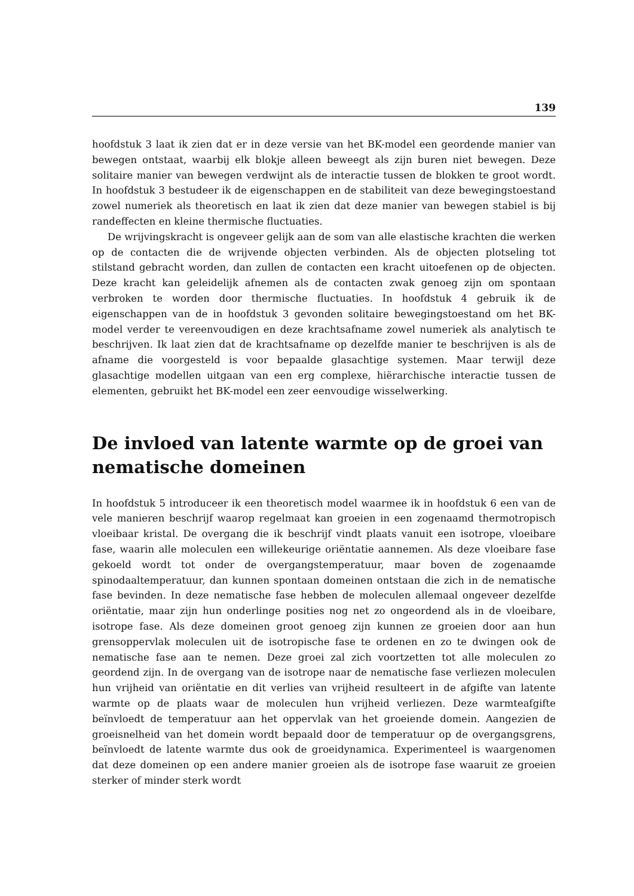139
hoofdstuk 3 laat ik zien dat er in deze versie van het BK-model een geordende manier van bewegen ontstaat, waarbij elk blokje alleen beweegt als zijn buren niet bewegen. Deze solitaire manier van bewegen verdwijnt als de interactie tussen de blokken te groot wordt. In hoofdstuk 3 bestudeer ik de eigenschappen en de stabiliteit van deze bewegingstoestand zowel numeriek als theoretisch en laat ik zien dat deze manier van bewegen stabiel is bij randeffecten en kleine thermische fluctuaties.
De wrijvingskracht is ongeveer gelijk aan de som van alle elastische krachten die werken op de contacten die de wrijvende objecten verbinden. Als de objecten plotseling tot stilstand gebracht worden, dan zullen de contacten een kracht uitoefenen op de objecten. Deze kracht kan geleidelijk afnemen als de contacten zwak genoeg zijn om spontaan verbroken te worden door thermische fluctuaties. In hoofdstuk 4 gebruik ik de eigenschappen van de in hoofdstuk 3 gevonden solitaire bewegingstoestand om het BK-model verder te vereenvoudigen en deze krachtsafname zowel numeriek als analytisch te beschrijven. Ik laat zien dat de krachtsafname op dezelfde manier te beschrijven is als de afname die voorgesteld is voor bepaalde glasachtige systemen. Maar terwijl deze glasachtige modellen uitgaan van een erg complexe, hiërarchische interactie tussen de elementen, gebruikt het BK-model een zeer eenvoudige wisselwerking.
De invloed van latente warmte op de groei van nematische domeinen
In hoofdstuk 5 introduceer ik een theoretisch model waarmee ik in hoofdstuk 6 een van de vele manieren beschrijf waarop regelmaat kan groeien in een zogenaamd thermotropisch vloeibaar kristal. De overgang die ik beschrijf vindt plaats vanuit een isotrope, vloeibare fase, waarin alle moleculen een willekeurige oriëntatie aannemen. Als deze vloeibare fase gekoeld wordt tot onder de overgangstemperatuur, maar boven de zogenaamde spinodaaltemperatuur, dan kunnen spontaan domeinen ontstaan die zich in de nematische fase bevinden. In deze nematische fase hebben de moleculen allemaal ongeveer dezelfde oriëntatie, maar zijn hun onderlinge posities nog net zo ongeordend als in de vloeibare, isotrope fase. Als deze domeinen groot genoeg zijn kunnen ze groeien door aan hun grensoppervlak moleculen uit de isotropische fase te ordenen en zo te dwingen ook de nematische fase aan te nemen. Deze groei zal zich voortzetten tot alle moleculen zo geordend zijn. In de overgang van de isotrope naar de nematische fase verliezen moleculen hun vrijheid van oriëntatie en dit verlies van vrijheid resulteert in de afgifte van latente warmte op de plaats waar de moleculen hun vrijheid verliezen. Deze warmteafgifte beïnvloedt de temperatuur aan het oppervlak van het groeiende domein. Aangezien de groeisnelheid van het domein wordt bepaald door de temperatuur op de overgangsgrens, beïnvloedt de latente warmte dus ook de groeidynamica. Experimenteel is waargenomen dat deze domeinen op een andere manier groeien als de isotrope fase waaruit ze groeien sterker of minder sterk wordt